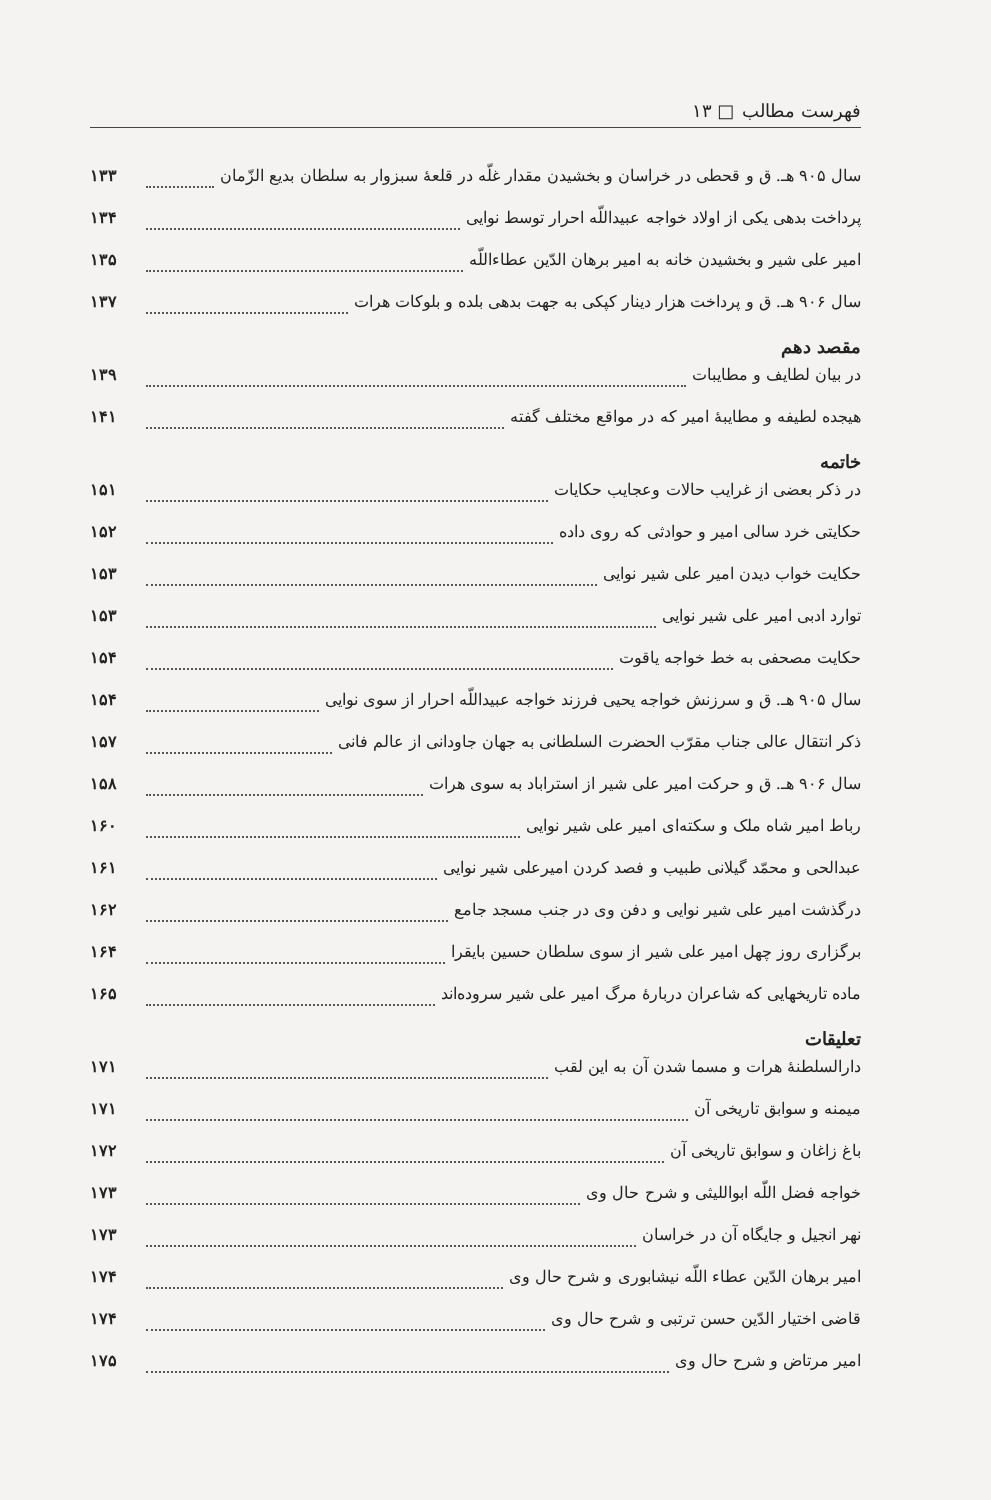فهرست مطالب □ ۱۳
سال ۹۰۵ هـ. ق و قحطی در خراسان و بخشیدن مقدار غلّه در قلعهٔ سبزوار به سلطان بدیع الزّمان ۱۳۳
پرداخت بدهی یکی از اولاد خواجه عبیداللّه احرار توسط نوایی ۱۳۴
امیر علی شیر و بخشیدن خانه به امیر برهان الدّین عطاءاللّه ۱۳۵
سال ۹۰۶ هـ. ق و پرداخت هزار دینار کپکی به جهت بدهی بلده و بلوکات هرات ۱۳۷
مقصد دهم
در بیان لطایف و مطایبات ۱۳۹
هیجده لطیفه و مطایبهٔ امیر که در مواقع مختلف گفته ۱۴۱
خاتمه
در ذکر بعضی از غرایب حالات وعجایب حکایات ۱۵۱
حکایتی خرد سالی امیر و حوادثی که روی داده ۱۵۲
حکایت خواب دیدن امیر علی شیر نوایی ۱۵۳
توارد ادبی امیر علی شیر نوایی ۱۵۳
حکایت مصحفی به خط خواجه یاقوت ۱۵۴
سال ۹۰۵ هـ. ق و سرزنش خواجه یحیی فرزند خواجه عبیداللّه احرار از سوی نوایی ۱۵۴
ذکر انتقال عالی جناب مقرّب الحضرت السلطانی به جهان جاودانی از عالم فانی ۱۵۷
سال ۹۰۶ هـ. ق و حرکت امیر علی شیر از استراباد به سوی هرات ۱۵۸
رباط امیر شاه ملک و سکته‌ای امیر علی شیر نوایی ۱۶۰
عبدالحی و محمّد گیلانی طبیب و فصد کردن امیرعلی شیر نوایی ۱۶۱
درگذشت امیر علی شیر نوایی و دفن وی در جنب مسجد جامع ۱۶۲
برگزاری روز چهل امیر علی شیر از سوی سلطان حسین بایقرا ۱۶۴
ماده تاریخهایی که شاعران دربارهٔ مرگ امیر علی شیر سروده‌اند ۱۶۵
تعلیقات
دارالسلطنهٔ هرات و مسما شدن آن به این لقب ۱۷۱
میمنه و سوابق تاریخی آن ۱۷۱
باغ زاغان و سوابق تاریخی آن ۱۷۲
خواجه فضل اللّه ابواللیثی و شرح حال وی ۱۷۳
نهر انجیل و جایگاه آن در خراسان ۱۷۳
امیر برهان الدّین عطاء اللّه نیشابوری و شرح حال وی ۱۷۴
قاضی اختیار الدّین حسن ترتبی و شرح حال وی ۱۷۴
امیر مرتاض و شرح حال وی ۱۷۵